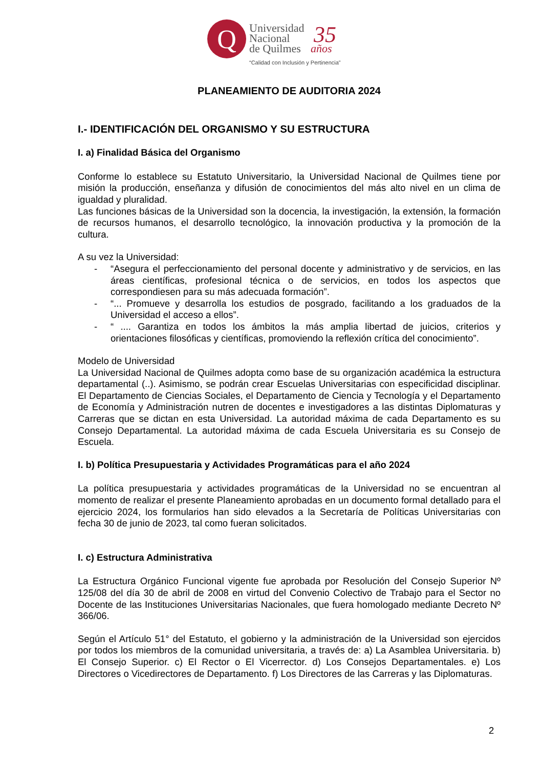Q
Universidad
Nacional
de Quilmes
35
años
“Calidad con Inclusión y Pertinencia”
PLANEAMIENTO DE AUDITORIA 2024
I.- IDENTIFICACIÓN DEL ORGANISMO Y SU ESTRUCTURA
I. a) Finalidad Básica del Organismo
Conforme lo establece su Estatuto Universitario, la Universidad Nacional de Quilmes tiene por misión la producción, enseñanza y difusión de conocimientos del más alto nivel en un clima de igualdad y pluralidad.
Las funciones básicas de la Universidad son la docencia, la investigación, la extensión, la formación de recursos humanos, el desarrollo tecnológico, la innovación productiva y la promoción de la cultura.
A su vez la Universidad:
- “Asegura el perfeccionamiento del personal docente y administrativo y de servicios, en las áreas científicas, profesional técnica o de servicios, en todos los aspectos que correspondiesen para su más adecuada formación”.
- “... Promueve y desarrolla los estudios de posgrado, facilitando a los graduados de la Universidad el acceso a ellos”.
- “ .... Garantiza en todos los ámbitos la más amplia libertad de juicios, criterios y orientaciones filosóficas y científicas, promoviendo la reflexión crítica del conocimiento”.
Modelo de Universidad
La Universidad Nacional de Quilmes adopta como base de su organización académica la estructura departamental (..). Asimismo, se podrán crear Escuelas Universitarias con especificidad disciplinar. El Departamento de Ciencias Sociales, el Departamento de Ciencia y Tecnología y el Departamento de Economía y Administración nutren de docentes e investigadores a las distintas Diplomaturas y Carreras que se dictan en esta Universidad. La autoridad máxima de cada Departamento es su Consejo Departamental. La autoridad máxima de cada Escuela Universitaria es su Consejo de Escuela.
I. b) Política Presupuestaria y Actividades Programáticas para el año 2024
La política presupuestaria y actividades programáticas de la Universidad no se encuentran al momento de realizar el presente Planeamiento aprobadas en un documento formal detallado para el ejercicio 2024, los formularios han sido elevados a la Secretaría de Políticas Universitarias con fecha 30 de junio de 2023, tal como fueran solicitados.
I. c) Estructura Administrativa
La Estructura Orgánico Funcional vigente fue aprobada por Resolución del Consejo Superior Nº 125/08 del día 30 de abril de 2008 en virtud del Convenio Colectivo de Trabajo para el Sector no Docente de las Instituciones Universitarias Nacionales, que fuera homologado mediante Decreto Nº 366/06.
Según el Artículo 51° del Estatuto, el gobierno y la administración de la Universidad son ejercidos por todos los miembros de la comunidad universitaria, a través de: a) La Asamblea Universitaria. b) El Consejo Superior. c) El Rector o El Vicerrector. d) Los Consejos Departamentales. e) Los Directores o Vicedirectores de Departamento. f) Los Directores de las Carreras y las Diplomaturas.
2